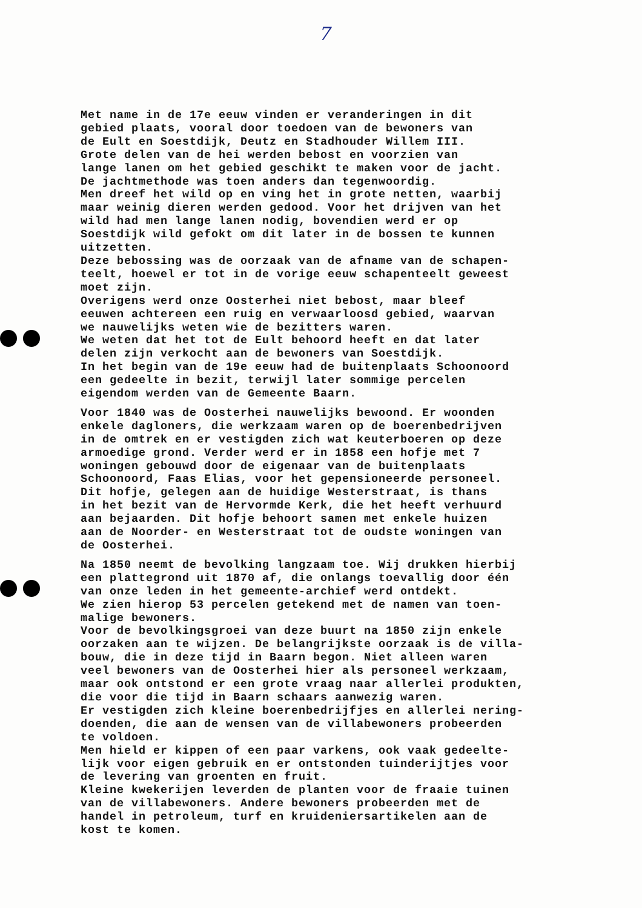7
Met name in de 17e eeuw vinden er veranderingen in dit gebied plaats, vooral door toedoen van de bewoners van de Eult en Soestdijk, Deutz en Stadhouder Willem III. Grote delen van de hei werden bebost en voorzien van lange lanen om het gebied geschikt te maken voor de jacht. De jachtmethode was toen anders dan tegenwoordig. Men dreef het wild op en ving het in grote netten, waarbij maar weinig dieren werden gedood. Voor het drijven van het wild had men lange lanen nodig, bovendien werd er op Soestdijk wild gefokt om dit later in de bossen te kunnen uitzetten. Deze bebossing was de oorzaak van de afname van de schapen- teelt, hoewel er tot in de vorige eeuw schapenteelt geweest moet zijn. Overigens werd onze Oosterhei niet bebost, maar bleef eeuwen achtereen een ruig en verwaarloosd gebied, waarvan we nauwelijks weten wie de bezitters waren. We weten dat het tot de Eult behoord heeft en dat later delen zijn verkocht aan de bewoners van Soestdijk. In het begin van de 19e eeuw had de buitenplaats Schoonoord een gedeelte in bezit, terwijl later sommige percelen eigendom werden van de Gemeente Baarn.
Voor 1840 was de Oosterhei nauwelijks bewoond. Er woonden enkele dagloners, die werkzaam waren op de boerenbedrijven in de omtrek en er vestigden zich wat keuterboeren op deze armoedige grond. Verder werd er in 1858 een hofje met 7 woningen gebouwd door de eigenaar van de buitenplaats Schoonoord, Faas Elias, voor het gepensioneerde personeel. Dit hofje, gelegen aan de huidige Westerstraat, is thans in het bezit van de Hervormde Kerk, die het heeft verhuurd aan bejaarden. Dit hofje behoort samen met enkele huizen aan de Noorder- en Westerstraat tot de oudste woningen van de Oosterhei.
Na 1850 neemt de bevolking langzaam toe. Wij drukken hierbij een plattegrond uit 1870 af, die onlangs toevallig door één van onze leden in het gemeente-archief werd ontdekt. We zien hierop 53 percelen getekend met de namen van toen- malige bewoners. Voor de bevolkingsgroei van deze buurt na 1850 zijn enkele oorzaken aan te wijzen. De belangrijkste oorzaak is de villa- bouw, die in deze tijd in Baarn begon. Niet alleen waren veel bewoners van de Oosterhei hier als personeel werkzaam, maar ook ontstond er een grote vraag naar allerlei produkten, die voor die tijd in Baarn schaars aanwezig waren. Er vestigden zich kleine boerenbedrijfjes en allerlei nering- doenden, die aan de wensen van de villabewoners probeerden te voldoen. Men hield er kippen of een paar varkens, ook vaak gedeelte- lijk voor eigen gebruik en er ontstonden tuinderijtjes voor de levering van groenten en fruit. Kleine kwekerijen leverden de planten voor de fraaie tuinen van de villabewoners. Andere bewoners probeerden met de handel in petroleum, turf en kruideniersartikelen aan de kost te komen.